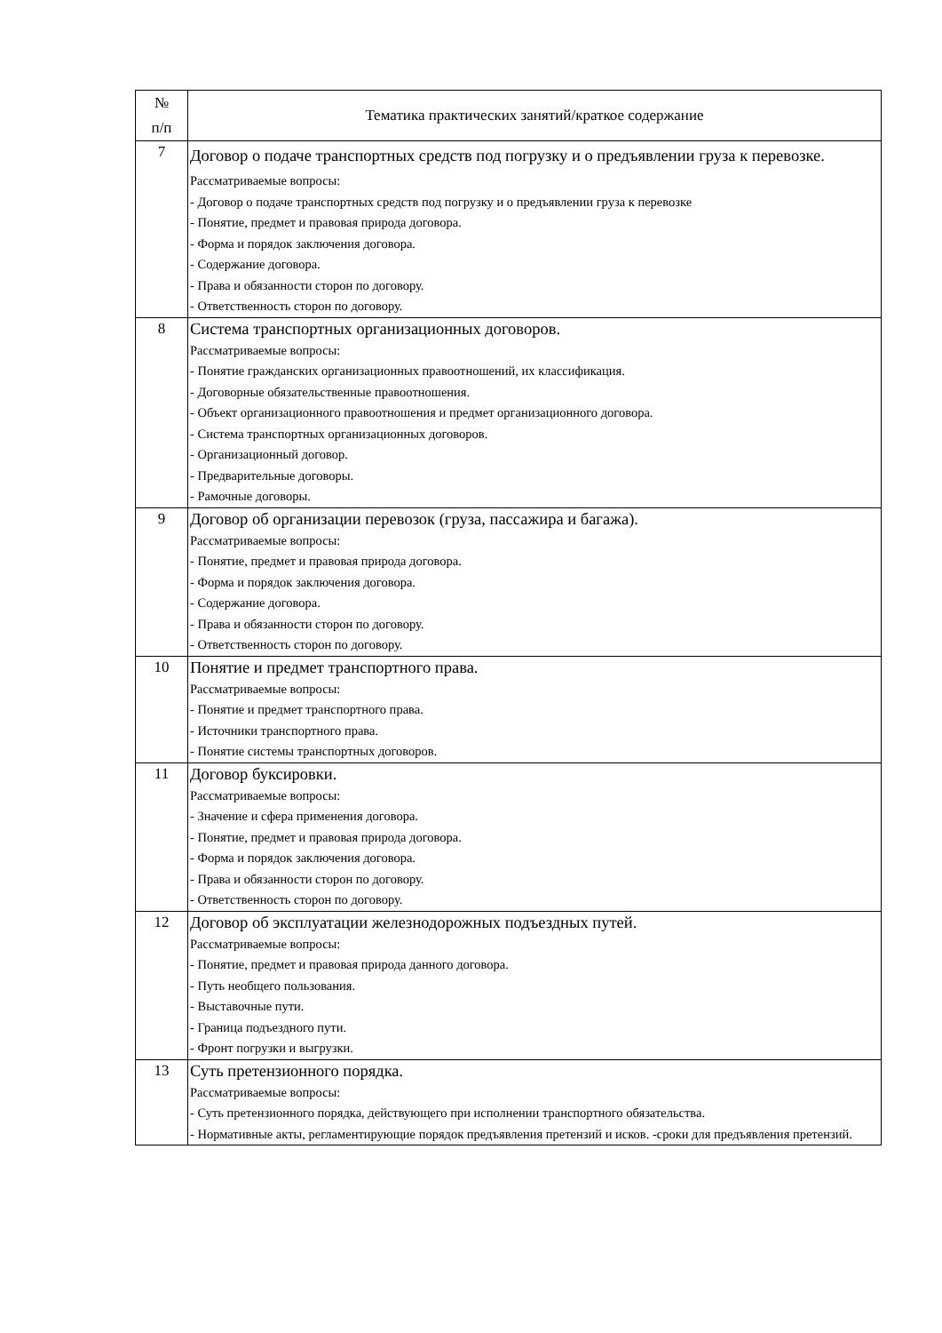| № п/п | Тематика практических занятий/краткое содержание |
| --- | --- |
| 7 | Договор о подаче транспортных средств под погрузку и о предъявлении груза к перевозке. Рассматриваемые вопросы: - Договор о подаче транспортных средств под погрузку и о предъявлении груза к перевозке - Понятие, предмет и правовая природа договора. - Форма и порядок заключения договора. - Содержание договора. - Права и обязанности сторон по договору. - Ответственность сторон по договору. |
| 8 | Система транспортных организационных договоров. Рассматриваемые вопросы: - Понятие гражданских организационных правоотношений, их классификация. - Договорные обязательственные правоотношения. - Объект организационного правоотношения и предмет организационного договора. - Система транспортных организационных договоров. - Организационный договор. - Предварительные договоры. - Рамочные договоры. |
| 9 | Договор об организации перевозок (груза, пассажира и багажа). Рассматриваемые вопросы: - Понятие, предмет и правовая природа договора. - Форма и порядок заключения договора. - Содержание договора. - Права и обязанности сторон по договору. - Ответственность сторон по договору. |
| 10 | Понятие и предмет транспортного права. Рассматриваемые вопросы: - Понятие и предмет транспортного права. - Источники транспортного права. - Понятие системы транспортных договоров. |
| 11 | Договор буксировки. Рассматриваемые вопросы: - Значение и сфера применения договора. - Понятие, предмет и правовая природа договора. - Форма и порядок заключения договора. - Права и обязанности сторон по договору. - Ответственность сторон по договору. |
| 12 | Договор об эксплуатации железнодорожных подъездных путей. Рассматриваемые вопросы: - Понятие, предмет и правовая природа данного договора. - Путь необщего пользования. - Выставочные пути. - Граница подъездного пути. - Фронт погрузки и выгрузки. |
| 13 | Суть претензионного порядка. Рассматриваемые вопросы: - Суть претензионного порядка, действующего при исполнении транспортного обязательства. - Нормативные акты, регламентирующие порядок предъявления претензий и исков. -сроки для предъявления претензий. |